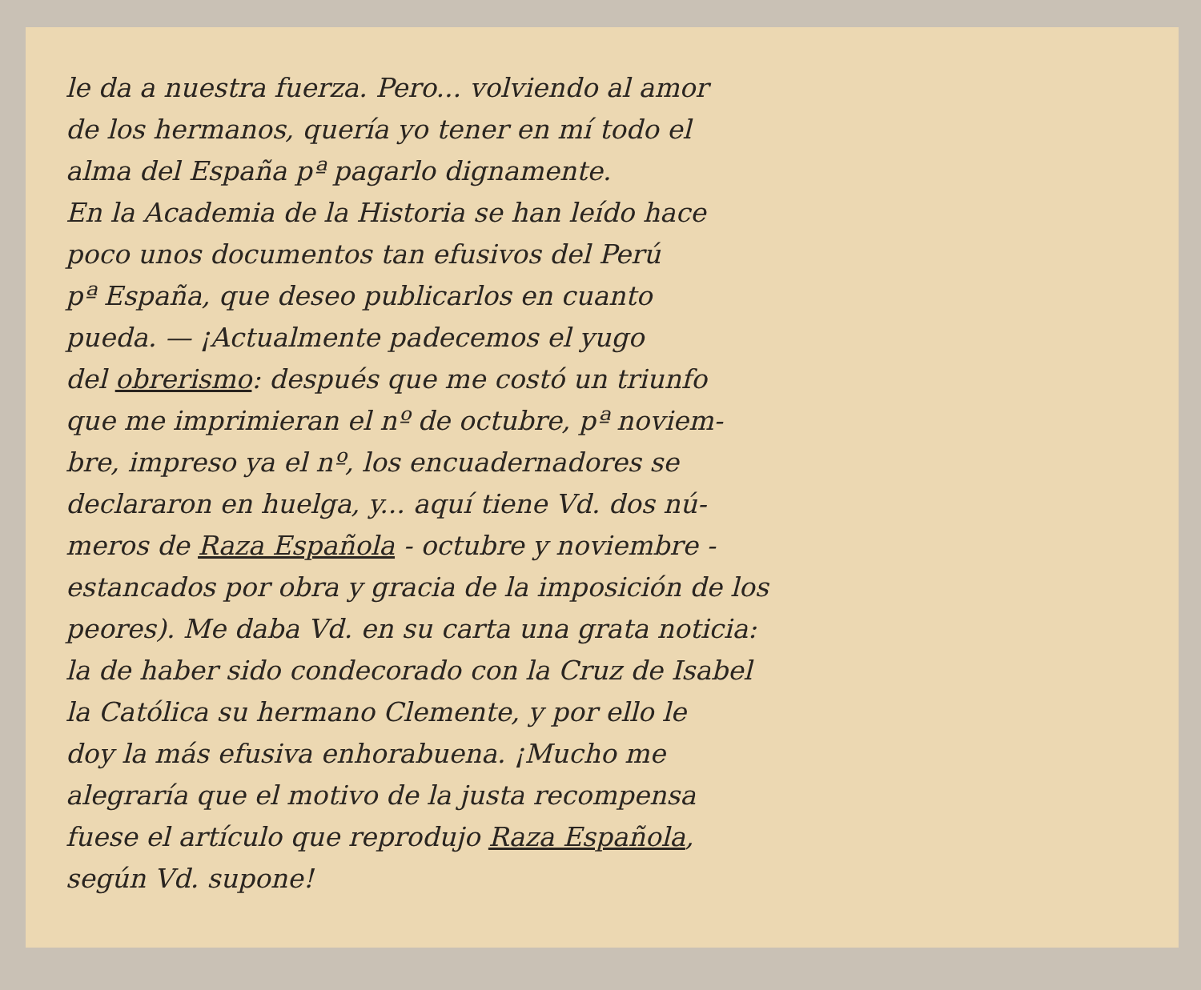le da a nuestra fuerza. Pero... volviendo al amor
de los hermanos, quería yo tener en mí todo el
alma del España pª pagarlo dignamente.
En la Academia de la Historia se han leído hace
poco unos documentos tan efusivos del Perú
pª España, que deseo publicarlos en cuanto
pueda. — ¡Actualmente padecemos el yugo
del obrerismo: después que me costó un triunfo
que me imprimieran el nº de octubre, pª noviem-
bre, impreso ya el nº, los encuadernadores se
declararon en huelga, y... aquí tiene Vd. dos nú-
meros de Raza Española - octubre y noviembre -
estancados por obra y gracia de la imposición de los
peores). Me daba Vd. en su carta una grata noticia:
la de haber sido condecorado con la Cruz de Isabel
la Católica su hermano Clemente, y por ello le
doy la más efusiva enhorabuena. ¡Mucho me
alegraría que el motivo de la justa recompensa
fuese el artículo que reprodujo Raza Española,
según Vd. supone!